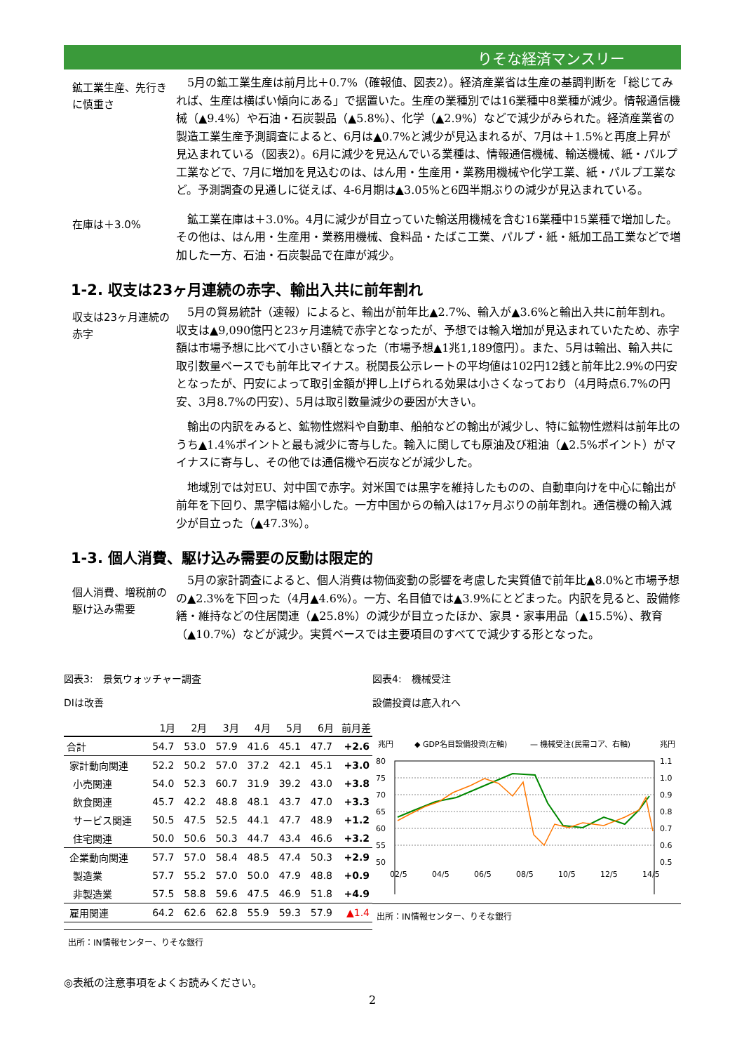りそな経済マンスリー
鉱工業生産、先行きに慎重さ
5月の鉱工業生産は前月比＋0.7%（確報値、図表2）。経済産業省は生産の基調判断を「総じてみれば、生産は横ばい傾向にある」で据置いた。生産の業種別では16業種中8業種が減少。情報通信機械（▲9.4%）や石油・石炭製品（▲5.8%）、化学（▲2.9%）などで減少がみられた。経済産業省の製造工業生産予測調査によると、6月は▲0.7%と減少が見込まれるが、7月は＋1.5%と再度上昇が見込まれている（図表2）。6月に減少を見込んでいる業種は、情報通信機械、輸送機械、紙・パルプ工業などで、7月に増加を見込むのは、はん用・生産用・業務用機械や化学工業、紙・パルプ工業など。予測調査の見通しに従えば、4-6月期は▲3.05%と6四半期ぶりの減少が見込まれている。
在庫は＋3.0%
鉱工業在庫は＋3.0%。4月に減少が目立っていた輸送用機械を含む16業種中15業種で増加した。その他は、はん用・生産用・業務用機械、食料品・たばこ工業、パルプ・紙・紙加工品工業などで増加した一方、石油・石炭製品で在庫が減少。
1-2. 収支は23ヶ月連続の赤字、輸出入共に前年割れ
収支は23ヶ月連続の赤字
5月の貿易統計（速報）によると、輸出が前年比▲2.7%、輸入が▲3.6%と輸出入共に前年割れ。収支は▲9,090億円と23ヶ月連続で赤字となったが、予想では輸入増加が見込まれていたため、赤字額は市場予想に比べて小さい額となった（市場予想▲1兆1,189億円）。また、5月は輸出、輸入共に取引数量ベースでも前年比マイナス。税関長公示レートの平均値は102円12銭と前年比2.9%の円安となったが、円安によって取引金額が押し上げられる効果は小さくなっており（4月時点6.7%の円安、3月8.7%の円安）、5月は取引数量減少の要因が大きい。
輸出の内訳をみると、鉱物性燃料や自動車、船舶などの輸出が減少し、特に鉱物性燃料は前年比のうち▲1.4%ポイントと最も減少に寄与した。輸入に関しても原油及び粗油（▲2.5%ポイント）がマイナスに寄与し、その他では通信機や石炭などが減少した。
地域別では対EU、対中国で赤字。対米国では黒字を維持したものの、自動車向けを中心に輸出が前年を下回り、黒字幅は縮小した。一方中国からの輸入は17ヶ月ぶりの前年割れ。通信機の輸入減少が目立った（▲47.3%）。
1-3. 個人消費、駆け込み需要の反動は限定的
個人消費、増税前の駆け込み需要
5月の家計調査によると、個人消費は物価変動の影響を考慮した実質値で前年比▲8.0%と市場予想の▲2.3%を下回った（4月▲4.6%）。一方、名目値では▲3.9%にとどまった。内訳を見ると、設備修繕・維持などの住居関連（▲25.8%）の減少が目立ったほか、家具・家事用品（▲15.5%）、教育（▲10.7%）などが減少。実質ベースでは主要項目のすべてで減少する形となった。
図表3:　景気ウォッチャー調査
DIは改善
| | 1月 | 2月 | 3月 | 4月 | 5月 | 6月 | 前月差 |
| --- | --- | --- | --- | --- | --- | --- | --- |
| 合計 | 54.7 | 53.0 | 57.9 | 41.6 | 45.1 | 47.7 | +2.6 |
| 家計動向関連 | 52.2 | 50.2 | 57.0 | 37.2 | 42.1 | 45.1 | +3.0 |
| 小売関連 | 54.0 | 52.3 | 60.7 | 31.9 | 39.2 | 43.0 | +3.8 |
| 飲食関連 | 45.7 | 42.2 | 48.8 | 48.1 | 43.7 | 47.0 | +3.3 |
| サービス関連 | 50.5 | 47.5 | 52.5 | 44.1 | 47.7 | 48.9 | +1.2 |
| 住宅関連 | 50.0 | 50.6 | 50.3 | 44.7 | 43.4 | 46.6 | +3.2 |
| 企業動向関連 | 57.7 | 57.0 | 58.4 | 48.5 | 47.4 | 50.3 | +2.9 |
| 製造業 | 57.7 | 55.2 | 57.0 | 50.0 | 47.9 | 48.8 | +0.9 |
| 非製造業 | 57.5 | 58.8 | 59.6 | 47.5 | 46.9 | 51.8 | +4.9 |
| 雇用関連 | 64.2 | 62.6 | 62.8 | 55.9 | 59.3 | 57.9 | ▲1.4 |
出所：IN情報センター、りそな銀行
図表4:　機械受注
設備投資は底入れへ
兆円
◆ GDP名目設備投資(左軸)
— 機械受注(民需コア、右軸)
兆円
80
75
70
65
60
55
50
1.1
1.0
0.9
0.8
0.7
0.6
0.5
02/5
04/5
06/5
08/5
10/5
12/5
14/5
出所：IN情報センター、りそな銀行
◎表紙の注意事項をよくお読みください。
2